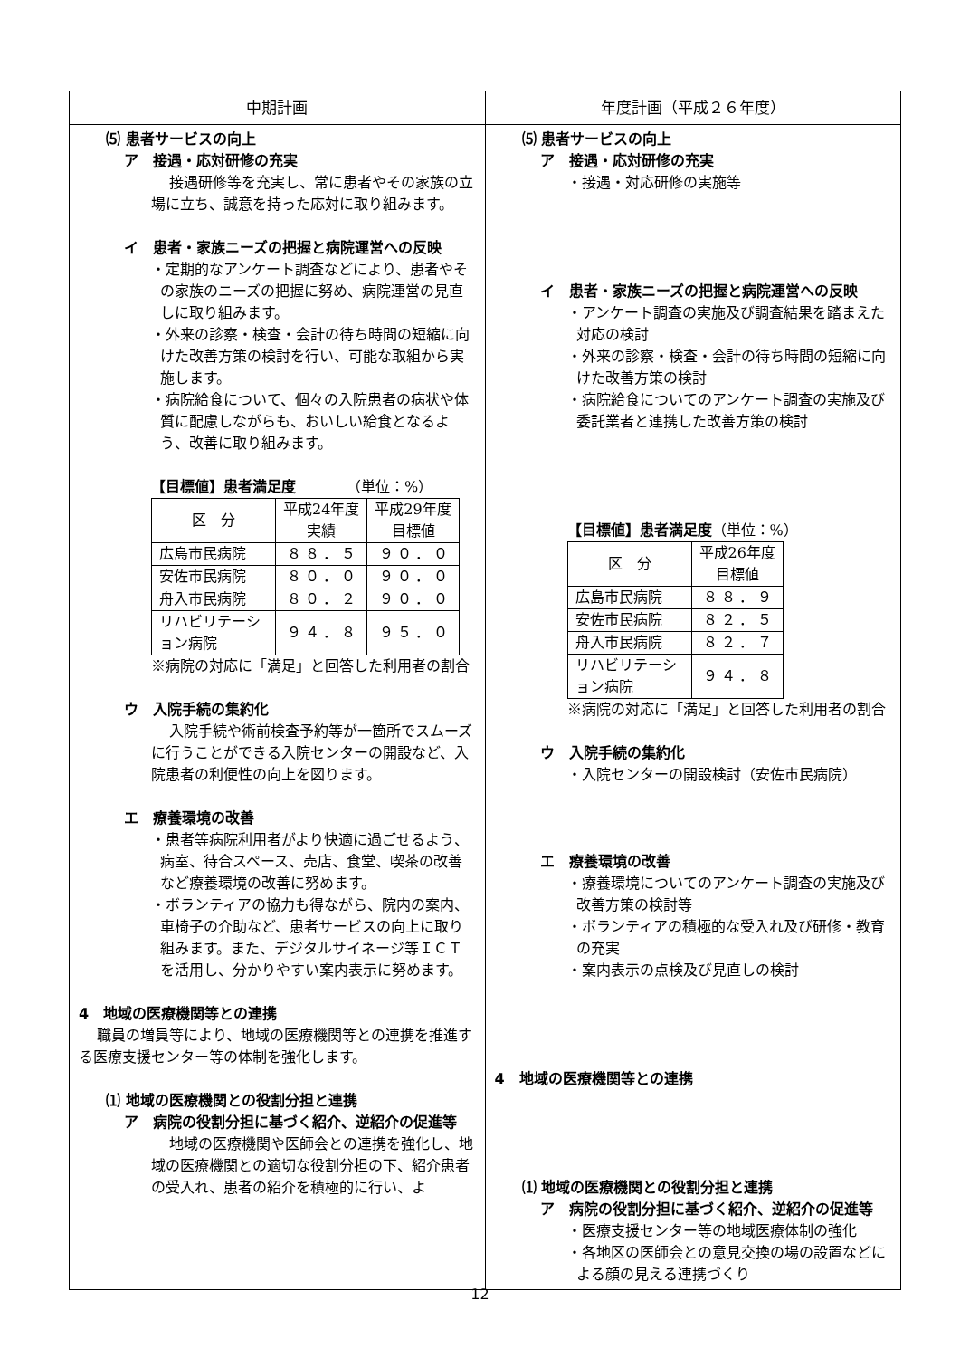| 中期計画 | 年度計画（平成２６年度） |
| --- | --- |
| ⑸ 患者サービスの向上 ア 接遇・応対研修の充実 接遇研修等を充実し、常に患者やその家族の立場に立ち、誠意を持った応対に取り組みます。 イ 患者・家族ニーズの把握と病院運営への反映 ・定期的なアンケート調査などにより、患者やその家族のニーズの把握に努め、病院運営の見直しに取り組みます。 ・外来の診察・検査・会計の待ち時間の短縮に向けた改善方策の検討を行い、可能な取組から実施します。 ・病院給食について、個々の入院患者の病状や体質に配慮しながらも、おいしい給食となるよう、改善に取り組みます。 【目標値】患者満足度 （単位：%） / 区 分 / 平成24年度 実績 / 平成29年度 目標値 / / 広島市民病院 / ８８．５ / ９０．０ / / 安佐市民病院 / ８０．０ / ９０．０ / / 舟入市民病院 / ８０．２ / ９０．０ / / リハビリテーション病院 / ９４．８ / ９５．０ / ※病院の対応に「満足」と回答した利用者の割合 ウ 入院手続の集約化 入院手続や術前検査予約等が一箇所でスムーズに行うことができる入院センターの開設など、入院患者の利便性の向上を図ります。 エ 療養環境の改善 ・患者等病院利用者がより快適に過ごせるよう、病室、待合スペース、売店、食堂、喫茶の改善など療養環境の改善に努めます。 ・ボランティアの協力も得ながら、院内の案内、車椅子の介助など、患者サービスの向上に取り組みます。また、デジタルサイネージ等ＩＣＴを活用し、分かりやすい案内表示に努めます。 4 地域の医療機関等との連携 職員の増員等により、地域の医療機関等との連携を推進する医療支援センター等の体制を強化します。 ⑴ 地域の医療機関との役割分担と連携 ア 病院の役割分担に基づく紹介、逆紹介の促進等 地域の医療機関や医師会との連携を強化し、地域の医療機関との適切な役割分担の下、紹介患者の受入れ、患者の紹介を積極的に行い、よ | ⑸ 患者サービスの向上 ア 接遇・応対研修の充実 ・接遇・対応研修の実施等 イ 患者・家族ニーズの把握と病院運営への反映 ・アンケート調査の実施及び調査結果を踏まえた対応の検討 ・外来の診察・検査・会計の待ち時間の短縮に向けた改善方策の検討 ・病院給食についてのアンケート調査の実施及び委託業者と連携した改善方策の検討 【目標値】患者満足度 （単位：%） / 区 分 / 平成26年度 目標値 / / 広島市民病院 / ８８．９ / / 安佐市民病院 / ８２．５ / / 舟入市民病院 / ８２．７ / / リハビリテーション病院 / ９４．８ / ※病院の対応に「満足」と回答した利用者の割合 ウ 入院手続の集約化 ・入院センターの開設検討（安佐市民病院） エ 療養環境の改善 ・療養環境についてのアンケート調査の実施及び改善方策の検討等 ・ボランティアの積極的な受入れ及び研修・教育の充実 ・案内表示の点検及び見直しの検討 4 地域の医療機関等との連携 ⑴ 地域の医療機関との役割分担と連携 ア 病院の役割分担に基づく紹介、逆紹介の促進等 ・医療支援センター等の地域医療体制の強化 ・各地区の医師会との意見交換の場の設置などによる顔の見える連携づくり |
12